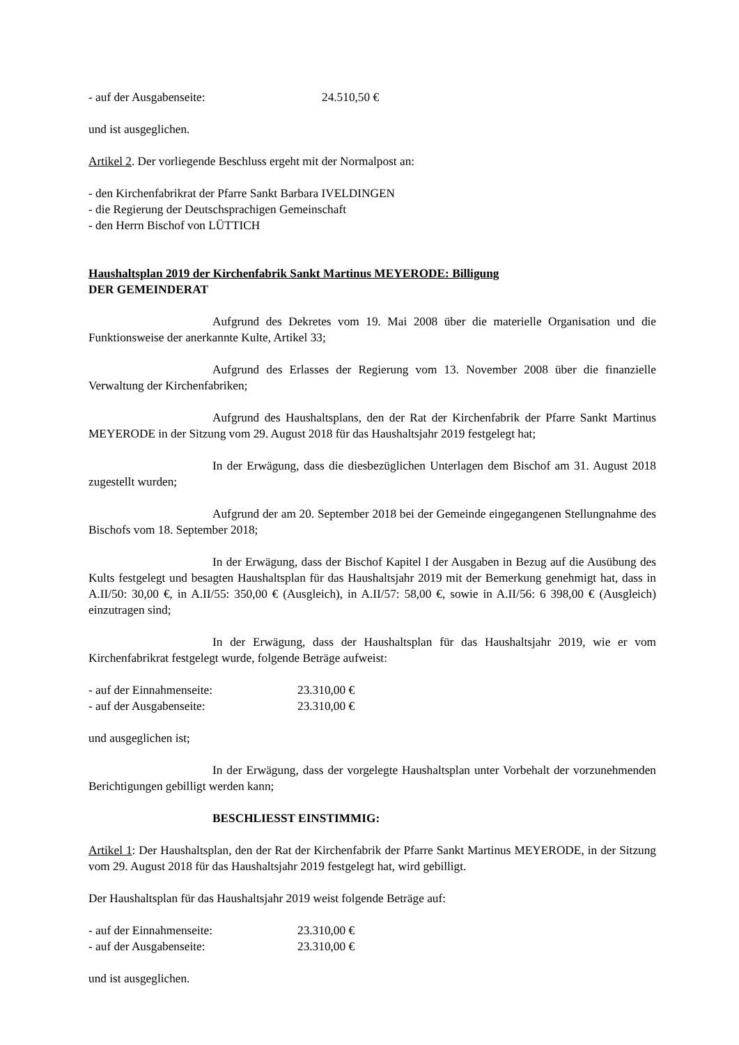- auf der Ausgabenseite: 24.510,50 €
und ist ausgeglichen.
Artikel 2. Der vorliegende Beschluss ergeht mit der Normalpost an:
- den Kirchenfabrikrat der Pfarre Sankt Barbara IVELDINGEN
- die Regierung der Deutschsprachigen Gemeinschaft
- den Herrn Bischof von LÜTTICH
Haushaltsplan 2019 der Kirchenfabrik Sankt Martinus MEYERODE: Billigung
DER GEMEINDERAT
Aufgrund des Dekretes vom 19. Mai 2008 über die materielle Organisation und die Funktionsweise der anerkannte Kulte, Artikel 33;
Aufgrund des Erlasses der Regierung vom 13. November 2008 über die finanzielle Verwaltung der Kirchenfabriken;
Aufgrund des Haushaltsplans, den der Rat der Kirchenfabrik der Pfarre Sankt Martinus MEYERODE in der Sitzung vom 29. August 2018 für das Haushaltsjahr 2019 festgelegt hat;
In der Erwägung, dass die diesbezüglichen Unterlagen dem Bischof am 31. August 2018 zugestellt wurden;
Aufgrund der am 20. September 2018 bei der Gemeinde eingegangenen Stellungnahme des Bischofs vom 18. September 2018;
In der Erwägung, dass der Bischof Kapitel I der Ausgaben in Bezug auf die Ausübung des Kults festgelegt und besagten Haushaltsplan für das Haushaltsjahr 2019 mit der Bemerkung genehmigt hat, dass in A.II/50: 30,00 €, in A.II/55: 350,00 € (Ausgleich), in A.II/57: 58,00 €, sowie in A.II/56: 6 398,00 € (Ausgleich) einzutragen sind;
In der Erwägung, dass der Haushaltsplan für das Haushaltsjahr 2019, wie er vom Kirchenfabrikrat festgelegt wurde, folgende Beträge aufweist:
- auf der Einnahmenseite: 23.310,00 €
- auf der Ausgabenseite: 23.310,00 €
und ausgeglichen ist;
In der Erwägung, dass der vorgelegte Haushaltsplan unter Vorbehalt der vorzunehmenden Berichtigungen gebilligt werden kann;
BESCHLIESST EINSTIMMIG:
Artikel 1: Der Haushaltsplan, den der Rat der Kirchenfabrik der Pfarre Sankt Martinus MEYERODE, in der Sitzung vom 29. August 2018 für das Haushaltsjahr 2019 festgelegt hat, wird gebilligt.
Der Haushaltsplan für das Haushaltsjahr 2019 weist folgende Beträge auf:
- auf der Einnahmenseite: 23.310,00 €
- auf der Ausgabenseite: 23.310,00 €
und ist ausgeglichen.